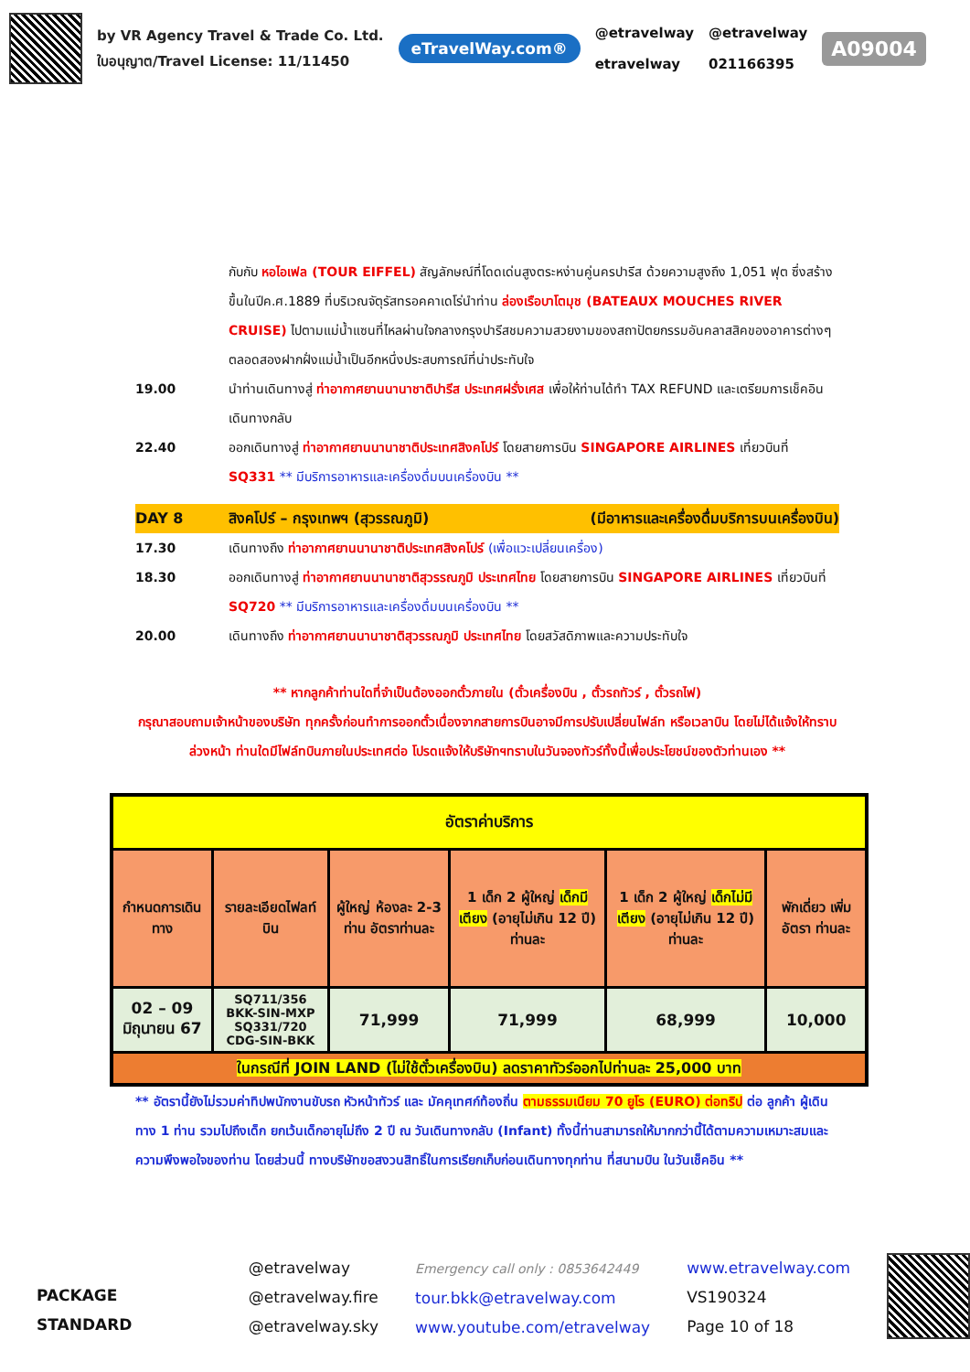by VR Agency Travel & Trade Co. Ltd.
ใบอนุญาต/Travel License: 11/11450
eTravelWay.com®
@etravelway
etravelway
@etravelway
021166395
A09004
กับกับ หอไอเฟล (TOUR EIFFEL) สัญลักษณ์ที่โดดเด่นสูงตระหง่านคู่นครปารีส ด้วยความสูงถึง 1,051 ฟุต ซึ่งสร้างขึ้นในปีค.ศ.1889 ที่บริเวณจัตุรัสทรอคคาเดโร่นำท่าน ล่องเรือบาโตมุช (BATEAUX MOUCHES RIVER CRUISE) ไปตามแม่น้ำแซนที่ไหลผ่านใจกลางกรุงปารีสชมความสวยงามของสถาปัตยกรรมอันคลาสสิคของอาคารต่างๆตลอดสองฝากฝั่งแม่น้ำเป็นอีกหนึ่งประสบการณ์ที่น่าประทับใจ
19.00 นำท่านเดินทางสู่ ท่าอากาศยานนานาชาติปารีส ประเทศฝรั่งเศส เพื่อให้ท่านได้ทำ TAX REFUND และเตรียมการเช็คอินเดินทางกลับ
22.40 ออกเดินทางสู่ ท่าอากาศยานนานาชาติประเทศสิงคโปร์ โดยสายการบิน SINGAPORE AIRLINES เที่ยวบินที่ SQ331 ** มีบริการอาหารและเครื่องดื่มบนเครื่องบิน **
DAY 8 สิงคโปร์ – กรุงเทพฯ (สุวรรณภูมิ)
(มีอาหารและเครื่องดื่มบริการบนเครื่องบิน)
17.30 เดินทางถึง ท่าอากาศยานนานาชาติประเทศสิงคโปร์ (เพื่อแวะเปลี่ยนเครื่อง)
18.30 ออกเดินทางสู่ ท่าอากาศยานนานาชาติสุวรรณภูมิ ประเทศไทย โดยสายการบิน SINGAPORE AIRLINES เที่ยวบินที่ SQ720 ** มีบริการอาหารและเครื่องดื่มบนเครื่องบิน **
20.00 เดินทางถึง ท่าอากาศยานนานาชาติสุวรรณภูมิ ประเทศไทย โดยสวัสดิภาพและความประทับใจ
** หากลูกค้าท่านใดที่จำเป็นต้องออกตั๋วภายใน (ตั๋วเครื่องบิน , ตั๋วรถทัวร์ , ตั๋วรถไฟ)
กรุณาสอบถามเจ้าหน้าของบริษัท ทุกครั้งก่อนทำการออกตั๋วเนื่องจากสายการบินอาจมีการปรับเปลี่ยนไฟล์ท หรือเวลาบิน โดยไม่ได้แจ้งให้ทราบล่วงหน้า ท่านใดมีไฟล์ทบินภายในประเทศต่อ โปรดแจ้งให้บริษัทฯทราบในวันจองทัวร์ทั้งนี้เพื่อประโยชน์ของตัวท่านเอง **
| อัตราค่าบริการ | | | | | |
| --- | --- | --- | --- | --- | --- |
| กำหนดการเดินทาง | รายละเอียดไฟลท์บิน | ผู้ใหญ่ ห้องละ 2-3 ท่าน อัตราท่านละ | 1 เด็ก 2 ผู้ใหญ่ เด็กมีเตียง (อายุไม่เกิน 12 ปี) ท่านละ | 1 เด็ก 2 ผู้ใหญ่ เด็กไม่มีเตียง (อายุไม่เกิน 12 ปี) ท่านละ | พักเดี่ยว เพิ่ม อัตรา ท่านละ |
| 02 – 09 มิถุนายน 67 | SQ711/356 BKK-SIN-MXP SQ331/720 CDG-SIN-BKK | 71,999 | 71,999 | 68,999 | 10,000 |
| ในกรณีที่ JOIN LAND (ไม่ใช้ตั๋วเครื่องบิน) ลดราคาทัวร์ออกไปท่านละ 25,000 บาท | | | | | |
** อัตรานี้ยังไม่รวมค่าทิปพนักงานขับรถ หัวหน้าทัวร์ และ มัคคุเทศก์ท้องถิ่น ตามธรรมเนียม 70 ยูโร (EURO) ต่อทริป ต่อ ลูกค้า ผู้เดินทาง 1 ท่าน รวมไปถึงเด็ก ยกเว้นเด็กอายุไม่ถึง 2 ปี ณ วันเดินทางกลับ (Infant) ทั้งนี้ท่านสามารถให้มากกว่านี้ได้ตามความเหมาะสมและความพึงพอใจของท่าน โดยส่วนนี้ ทางบริษัทขอสงวนสิทธิ์ในการเรียกเก็บก่อนเดินทางทุกท่าน ที่สนามบิน ในวันเช็คอิน **
PACKAGE STANDARD
@etravelway
@etravelway.fire
@etravelway.sky
Emergency call only : 0853642449
tour.bkk@etravelway.com
www.youtube.com/etravelway
www.etravelway.com
VS190324
Page 10 of 18